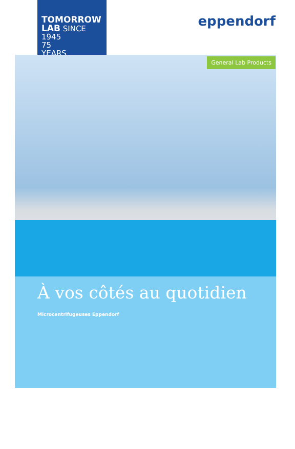TOMORROW
LAB SINCE 1945
75
YEARS
eppendorf
General Lab Products
À vos côtés au quotidien
Microcentrifugeuses Eppendorf